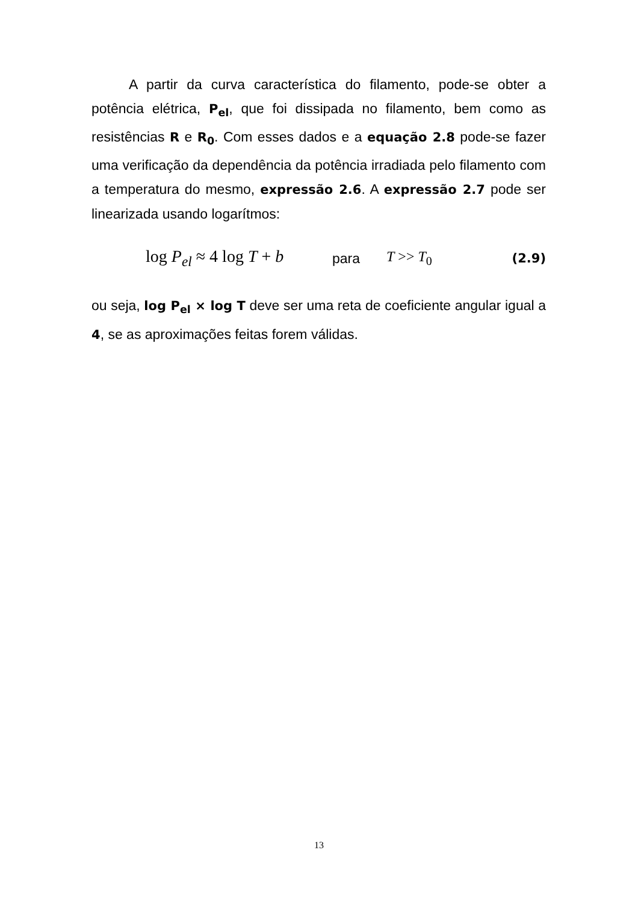A partir da curva característica do filamento, pode-se obter a potência elétrica, P<sub>el</sub>, que foi dissipada no filamento, bem como as resistências R e R<sub>0</sub>. Com esses dados e a equação 2.8 pode-se fazer uma verificação da dependência da potência irradiada pelo filamento com a temperatura do mesmo, expressão 2.6. A expressão 2.7 pode ser linearizada usando logarítmos:
log P<sub>el</sub> ≈ 4 log T + b para T >> T<sub>0</sub> (2.9)
ou seja, log P<sub>el</sub> × log T deve ser uma reta de coeficiente angular igual a 4, se as aproximações feitas forem válidas.
13